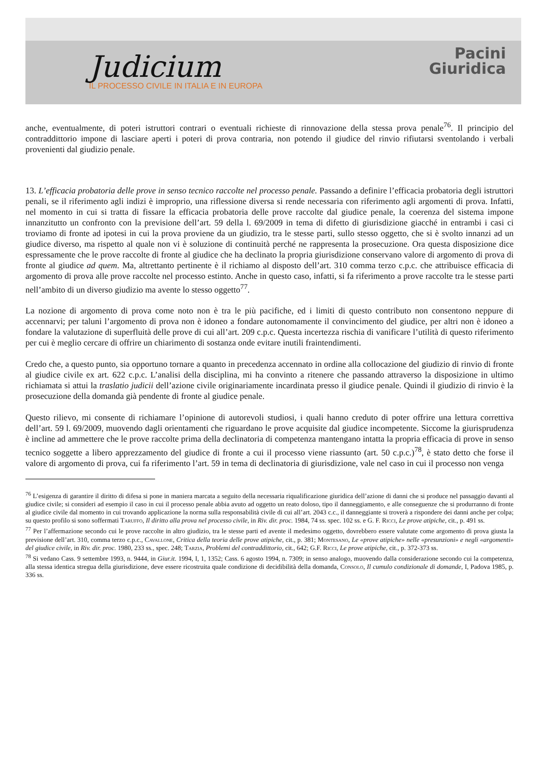Judicium
IL PROCESSO CIVILE IN ITALIA E IN EUROPA
Pacini
Giuridica
anche, eventualmente, di poteri istruttori contrari o eventuali richieste di rinnovazione della stessa prova penale<sup>76</sup>. Il principio del contraddittorio impone di lasciare aperti i poteri di prova contraria, non potendo il giudice del rinvio rifiutarsi sventolando i verbali provenienti dal giudizio penale.
13. L’efficacia probatoria delle prove in senso tecnico raccolte nel processo penale. Passando a definire l’efficacia probatoria degli istruttori penali, se il riferimento agli indizi è improprio, una riflessione diversa si rende necessaria con riferimento agli argomenti di prova. Infatti, nel momento in cui si tratta di fissare la efficacia probatoria delle prove raccolte dal giudice penale, la coerenza del sistema impone innanzitutto un confronto con la previsione dell’art. 59 della l. 69/2009 in tema di difetto di giurisdizione giacché in entrambi i casi ci troviamo di fronte ad ipotesi in cui la prova proviene da un giudizio, tra le stesse parti, sullo stesso oggetto, che si è svolto innanzi ad un giudice diverso, ma rispetto al quale non vi è soluzione di continuità perché ne rappresenta la prosecuzione. Ora questa disposizione dice espressamente che le prove raccolte di fronte al giudice che ha declinato la propria giurisdizione conservano valore di argomento di prova di fronte al giudice ad quem. Ma, altrettanto pertinente è il richiamo al disposto dell’art. 310 comma terzo c.p.c. che attribuisce efficacia di argomento di prova alle prove raccolte nel processo estinto. Anche in questo caso, infatti, si fa riferimento a prove raccolte tra le stesse parti nell’ambito di un diverso giudizio ma avente lo stesso oggetto<sup>77</sup>.
La nozione di argomento di prova come noto non è tra le più pacifiche, ed i limiti di questo contributo non consentono neppure di accennarvi; per taluni l’argomento di prova non è idoneo a fondare autonomamente il convincimento del giudice, per altri non è idoneo a fondare la valutazione di superfluità delle prove di cui all’art. 209 c.p.c. Questa incertezza rischia di vanificare l’utilità di questo riferimento per cui è meglio cercare di offrire un chiarimento di sostanza onde evitare inutili fraintendimenti.
Credo che, a questo punto, sia opportuno tornare a quanto in precedenza accennato in ordine alla collocazione del giudizio di rinvio di fronte al giudice civile ex art. 622 c.p.c. L’analisi della disciplina, mi ha convinto a ritenere che passando attraverso la disposizione in ultimo richiamata si attui la traslatio judicii dell’azione civile originariamente incardinata presso il giudice penale. Quindi il giudizio di rinvio è la prosecuzione della domanda già pendente di fronte al giudice penale.
Questo rilievo, mi consente di richiamare l’opinione di autorevoli studiosi, i quali hanno creduto di poter offrire una lettura correttiva dell’art. 59 l. 69/2009, muovendo dagli orientamenti che riguardano le prove acquisite dal giudice incompetente. Siccome la giurisprudenza è incline ad ammettere che le prove raccolte prima della declinatoria di competenza mantengano intatta la propria efficacia di prove in senso tecnico soggette a libero apprezzamento del giudice di fronte a cui il processo viene riassunto (art. 50 c.p.c.)<sup>78</sup>, è stato detto che forse il valore di argomento di prova, cui fa riferimento l’art. 59 in tema di declinatoria di giurisdizione, vale nel caso in cui il processo non venga
<sup>76</sup> L’esigenza di garantire il diritto di difesa si pone in maniera marcata a seguito della necessaria riqualificazione giuridica dell’azione di danni che si produce nel passaggio davanti al giudice civile; si consideri ad esempio il caso in cui il processo penale abbia avuto ad oggetto un reato doloso, tipo il danneggiamento, e alle conseguenze che si produrranno di fronte al giudice civile dal momento in cui trovando applicazione la norma sulla responsabilità civile di cui all’art. 2043 c.c., il danneggiante si troverà a rispondere dei danni anche per colpa; su questo profilo si sono soffermati Taruffo, Il diritto alla prova nel processo civile, in Riv. dir. proc. 1984, 74 ss. spec. 102 ss. e G. F. Ricci, Le prove atipiche, cit., p. 491 ss.
<sup>77</sup> Per l’affermazione secondo cui le prove raccolte in altro giudizio, tra le stesse parti ed avente il medesimo oggetto, dovrebbero essere valutate come argomento di prova giusta la previsione dell’art. 310, comma terzo c.p.c., Cavallone, Critica della teoria delle prove atipiche, cit., p. 381; Montesano, Le «prove atipiche» nelle «presunzioni» e negli «argomenti» del giudice civile, in Riv. dir. proc. 1980, 233 ss., spec. 248; Tarzia, Problemi del contraddittorio, cit., 642; G.F. Ricci, Le prove atipiche, cit., p. 372-373 ss.
<sup>78</sup> Si vedano Cass. 9 settembre 1993, n. 9444, in Giur.it. 1994, I, 1, 1352; Cass. 6 agosto 1994, n. 7309; in senso analogo, muovendo dalla considerazione secondo cui la competenza, alla stessa identica stregua della giurisdizione, deve essere ricostruita quale condizione di decidibilità della domanda, Consolo, Il cumulo condizionale di domande, I, Padova 1985, p. 336 ss.